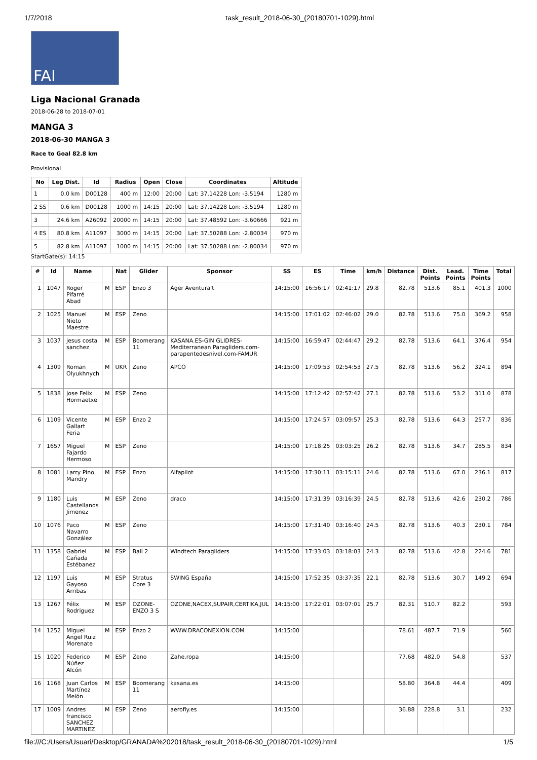1/7/2018 task_result_2018-06-30_(20180701-1029).html
FAI
Liga Nacional Granada
2018-06-28 to 2018-07-01
MANGA 3
2018-06-30 MANGA 3
Race to Goal 82.8 km
Provisional
| No | Leg Dist. | Id | Radius | Open | Close | Coordinates | Altitude |
| --- | --- | --- | --- | --- | --- | --- | --- |
| 1 | 0.0 km | D00128 | 400 m | 12:00 | 20:00 | Lat: 37.14228 Lon: -3.5194 | 1280 m |
| 2 SS | 0.6 km | D00128 | 1000 m | 14:15 | 20:00 | Lat: 37.14228 Lon: -3.5194 | 1280 m |
| 3 | 24.6 km | A26092 | 20000 m | 14:15 | 20:00 | Lat: 37.48592 Lon: -3.60666 | 921 m |
| 4 ES | 80.8 km | A11097 | 3000 m | 14:15 | 20:00 | Lat: 37.50288 Lon: -2.80034 | 970 m |
| 5 | 82.8 km | A11097 | 1000 m | 14:15 | 20:00 | Lat: 37.50288 Lon: -2.80034 | 970 m |
StartGate(s): 14:15
| # | Id | Name | | Nat | Glider | Sponsor | SS | ES | Time | km/h | Distance | Dist. Points | Lead. Points | Time Points | Total |
| --- | --- | --- | --- | --- | --- | --- | --- | --- | --- | --- | --- | --- | --- | --- | --- |
| 1 | 1047 | Roger Pifarré Abad | M | ESP | Enzo 3 | Àger Aventura't | 14:15:00 | 16:56:17 | 02:41:17 | 29.8 | 82.78 | 513.6 | 85.1 | 401.3 | 1000 |
| 2 | 1025 | Manuel Nieto Maestre | M | ESP | Zeno | | 14:15:00 | 17:01:02 | 02:46:02 | 29.0 | 82.78 | 513.6 | 75.0 | 369.2 | 958 |
| 3 | 1037 | jesus costa sanchez | M | ESP | Boomerang 11 | KASANA.ES-GIN GLIDRES-Mediterranean Paragliders.com-parapentedesnivel.com-FAMUR | 14:15:00 | 16:59:47 | 02:44:47 | 29.2 | 82.78 | 513.6 | 64.1 | 376.4 | 954 |
| 4 | 1309 | Roman Olyukhnych | M | UKR | Zeno | APCO | 14:15:00 | 17:09:53 | 02:54:53 | 27.5 | 82.78 | 513.6 | 56.2 | 324.1 | 894 |
| 5 | 1838 | Jose Felix Hormaetxe | M | ESP | Zeno | | 14:15:00 | 17:12:42 | 02:57:42 | 27.1 | 82.78 | 513.6 | 53.2 | 311.0 | 878 |
| 6 | 1109 | Vicente Gallart Feria | M | ESP | Enzo 2 | | 14:15:00 | 17:24:57 | 03:09:57 | 25.3 | 82.78 | 513.6 | 64.3 | 257.7 | 836 |
| 7 | 1657 | Miguel Fajardo Hermoso | M | ESP | Zeno | | 14:15:00 | 17:18:25 | 03:03:25 | 26.2 | 82.78 | 513.6 | 34.7 | 285.5 | 834 |
| 8 | 1081 | Larry Pino Mandry | M | ESP | Enzo | Alfapilot | 14:15:00 | 17:30:11 | 03:15:11 | 24.6 | 82.78 | 513.6 | 67.0 | 236.1 | 817 |
| 9 | 1180 | Luis Castellanos Jimenez | M | ESP | Zeno | draco | 14:15:00 | 17:31:39 | 03:16:39 | 24.5 | 82.78 | 513.6 | 42.6 | 230.2 | 786 |
| 10 | 1076 | Paco Navarro González | M | ESP | Zeno | | 14:15:00 | 17:31:40 | 03:16:40 | 24.5 | 82.78 | 513.6 | 40.3 | 230.1 | 784 |
| 11 | 1358 | Gabriel Cañada Estébanez | M | ESP | Bali 2 | Windtech Paragliders | 14:15:00 | 17:33:03 | 03:18:03 | 24.3 | 82.78 | 513.6 | 42.8 | 224.6 | 781 |
| 12 | 1197 | Luis Gayoso Arribas | M | ESP | Stratus Core 3 | SWING España | 14:15:00 | 17:52:35 | 03:37:35 | 22.1 | 82.78 | 513.6 | 30.7 | 149.2 | 694 |
| 13 | 1267 | Félix Rodriguez | M | ESP | OZONE-ENZO 3 S | OZONE,NACEX,SUPAIR,CERTIKA,JUL | 14:15:00 | 17:22:01 | 03:07:01 | 25.7 | 82.31 | 510.7 | 82.2 | | 593 |
| 14 | 1252 | Miguel Angel Ruiz Morenate | M | ESP | Enzo 2 | WWW.DRACONEXION.COM | 14:15:00 | | | | 78.61 | 487.7 | 71.9 | | 560 |
| 15 | 1020 | Federico Núñez Alcón | M | ESP | Zeno | Zahe.ropa | 14:15:00 | | | | 77.68 | 482.0 | 54.8 | | 537 |
| 16 | 1168 | Juan Carlos Martínez Melón | M | ESP | Boomerang 11 | kasana.es | 14:15:00 | | | | 58.80 | 364.8 | 44.4 | | 409 |
| 17 | 1009 | Andres francisco SANCHEZ MARTINEZ | M | ESP | Zeno | aerofly.es | 14:15:00 | | | | 36.88 | 228.8 | 3.1 | | 232 |
file:///C:/Users/Usuari/Desktop/GRANADA%202018/task_result_2018-06-30_(20180701-1029).html 1/5